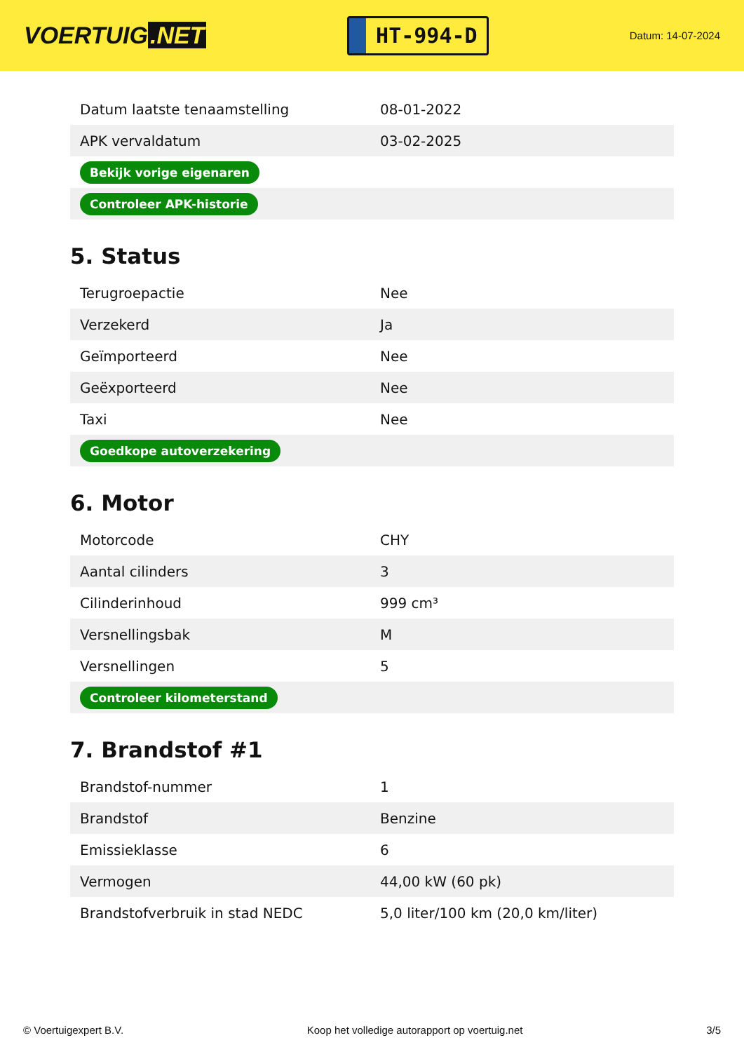VOERTUIG.NET
HT-994-D
Datum: 14-07-2024
| Datum laatste tenaamstelling | 08-01-2022 |
| APK vervaldatum | 03-02-2025 |
| Bekijk vorige eigenaren | |
| Controleer APK-historie | |
5. Status
| Terugroepactie | Nee |
| Verzekerd | Ja |
| Geïmporteerd | Nee |
| Geëxporteerd | Nee |
| Taxi | Nee |
| Goedkope autoverzekering | |
6. Motor
| Motorcode | CHY |
| Aantal cilinders | 3 |
| Cilinderinhoud | 999 cm³ |
| Versnellingsbak | M |
| Versnellingen | 5 |
| Controleer kilometerstand | |
7. Brandstof #1
| Brandstof-nummer | 1 |
| Brandstof | Benzine |
| Emissieklasse | 6 |
| Vermogen | 44,00 kW (60 pk) |
| Brandstofverbruik in stad NEDC | 5,0 liter/100 km (20,0 km/liter) |
© Voertuigexpert B.V. Koop het volledige autorapport op voertuig.net 3/5